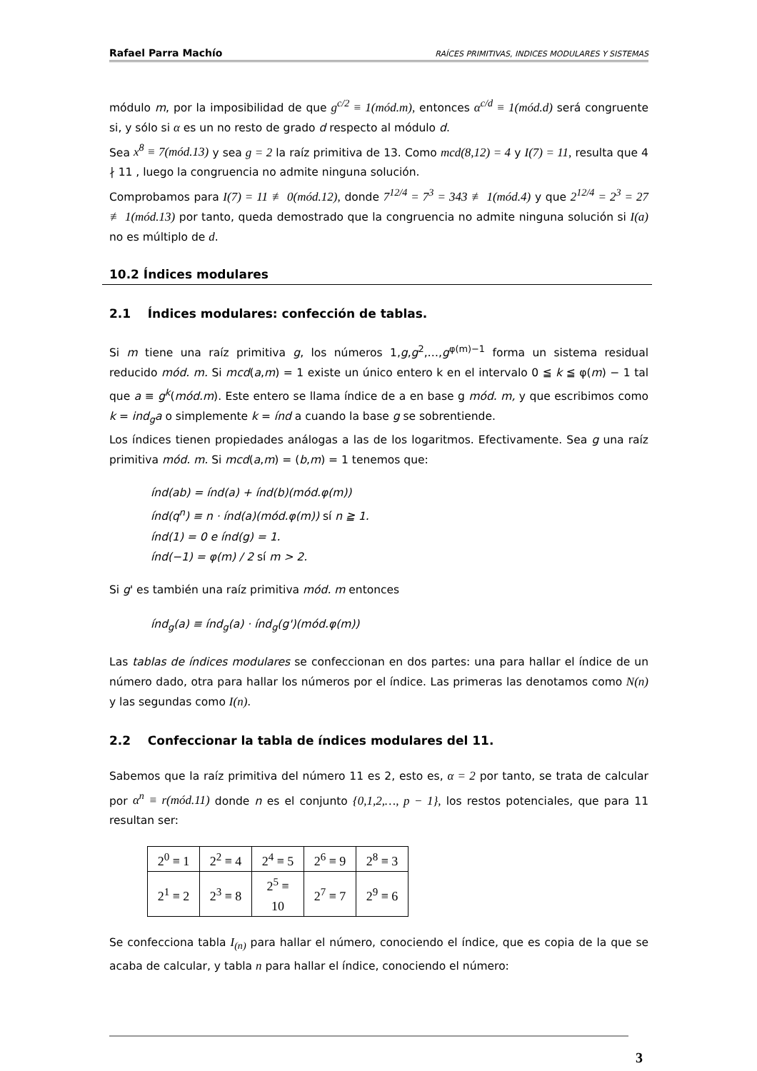Rafael Parra Machío RAÍCES PRIMITIVAS, INDICES MODULARES Y SISTEMAS
módulo m, por la imposibilidad de que g<sup>c/2</sup> ≡ 1(mód.m), entonces α<sup>c/d</sup> ≡ 1(mód.d) será congruente si, y sólo si α es un no resto de grado d respecto al módulo d.
Sea x<sup>8</sup> ≡ 7(mód.13) y sea g = 2 la raíz primitiva de 13. Como mcd(8,12) = 4 y I(7) = 11, resulta que 4 ∤ 11 , luego la congruencia no admite ninguna solución.
Comprobamos para I(7) = 11 ≢ 0(mód.12), donde 7<sup>12/4</sup> = 7<sup>3</sup> = 343 ≢ 1(mód.4) y que 2<sup>12/4</sup> = 2<sup>3</sup> = 27 ≢ 1(mód.13) por tanto, queda demostrado que la congruencia no admite ninguna solución si I(a) no es múltiplo de d.
10.2 Índices modulares
2.1 Índices modulares: confección de tablas.
Si m tiene una raíz primitiva g, los números 1,g,g<sup>2</sup>,…,g<sup>φ(m)−1</sup> forma un sistema residual reducido mód. m. Si mcd(a,m) = 1 existe un único entero k en el intervalo 0 ≦ k ≦ φ(m) − 1 tal que a ≡ g<sup>k</sup>(mód.m). Este entero se llama índice de a en base g mód. m, y que escribimos como k = ind<sub>g</sub>a o simplemente k = índ a cuando la base g se sobrentiende.
Los índices tienen propiedades análogas a las de los logaritmos. Efectivamente. Sea g una raíz primitiva mód. m. Si mcd(a,m) = (b,m) = 1 tenemos que:
índ(ab) = índ(a) + índ(b)(mód.φ(m))
índ(q<sup>n</sup>) ≡ n · índ(a)(mód.φ(m)) sí n ≧ 1.
índ(1) = 0 e índ(g) = 1.
índ(−1) = φ(m) / 2 sí m > 2.
Si g' es también una raíz primitiva mód. m entonces
índ<sub>g</sub>(a) ≡ índ<sub>g</sub>(a) · índ<sub>g</sub>(g')(mód.φ(m))
Las tablas de índices modulares se confeccionan en dos partes: una para hallar el índice de un número dado, otra para hallar los números por el índice. Las primeras las denotamos como N(n) y las segundas como I(n).
2.2 Confeccionar la tabla de índices modulares del 11.
Sabemos que la raíz primitiva del número 11 es 2, esto es, α = 2 por tanto, se trata de calcular por α<sup>n</sup> ≡ r(mód.11) donde n es el conjunto {0,1,2,…, p − 1}, los restos potenciales, que para 11 resultan ser:
| 2<sup>0</sup> ≡ 1 | 2<sup>2</sup> ≡ 4 | 2<sup>4</sup> ≡ 5 | 2<sup>6</sup> ≡ 9 | 2<sup>8</sup> ≡ 3 |
| 2<sup>1</sup> ≡ 2 | 2<sup>3</sup> ≡ 8 | 2<sup>5</sup> ≡ 10 | 2<sup>7</sup> ≡ 7 | 2<sup>9</sup> ≡ 6 |
Se confecciona tabla I<sub>(n)</sub> para hallar el número, conociendo el índice, que es copia de la que se acaba de calcular, y tabla n para hallar el índice, conociendo el número:
3